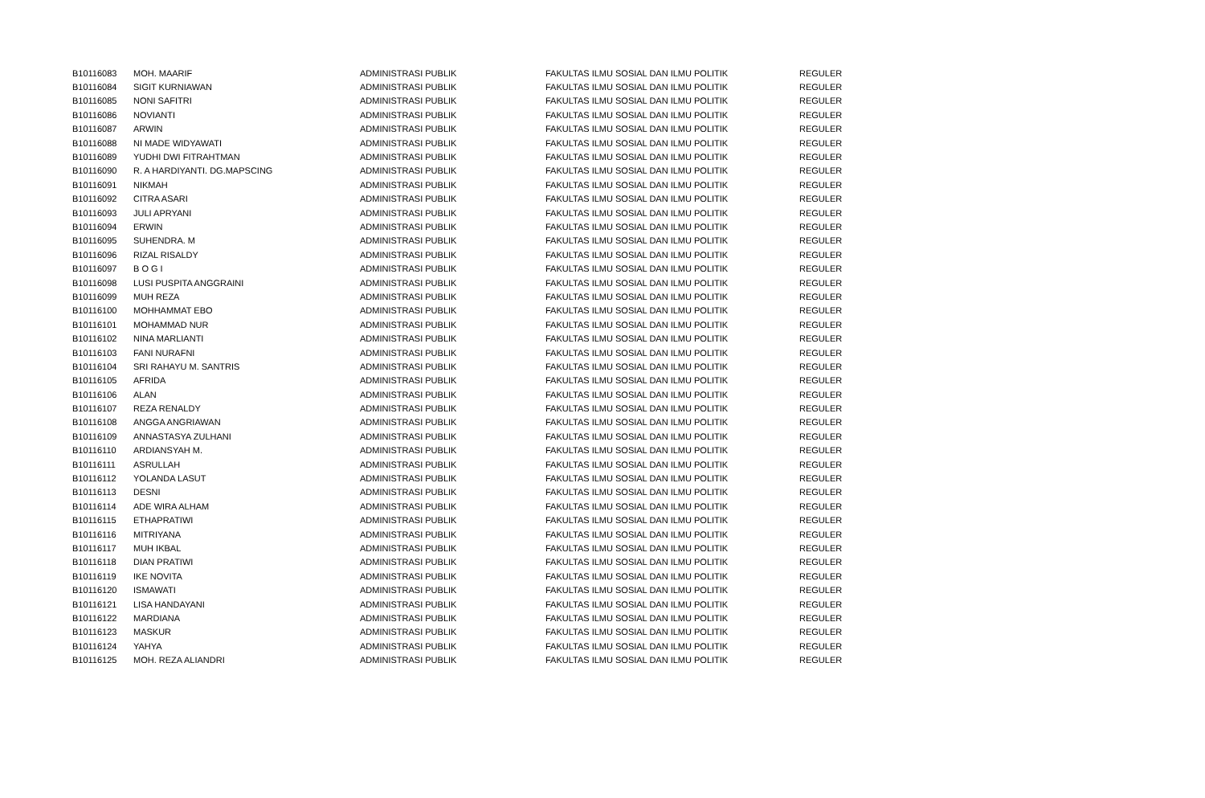| B10116083 | MOH. MAARIF | ADMINISTRASI PUBLIK | FAKULTAS ILMU SOSIAL DAN ILMU POLITIK | REGULER |
| B10116084 | SIGIT KURNIAWAN | ADMINISTRASI PUBLIK | FAKULTAS ILMU SOSIAL DAN ILMU POLITIK | REGULER |
| B10116085 | NONI SAFITRI | ADMINISTRASI PUBLIK | FAKULTAS ILMU SOSIAL DAN ILMU POLITIK | REGULER |
| B10116086 | NOVIANTI | ADMINISTRASI PUBLIK | FAKULTAS ILMU SOSIAL DAN ILMU POLITIK | REGULER |
| B10116087 | ARWIN | ADMINISTRASI PUBLIK | FAKULTAS ILMU SOSIAL DAN ILMU POLITIK | REGULER |
| B10116088 | NI MADE WIDYAWATI | ADMINISTRASI PUBLIK | FAKULTAS ILMU SOSIAL DAN ILMU POLITIK | REGULER |
| B10116089 | YUDHI DWI FITRAHTMAN | ADMINISTRASI PUBLIK | FAKULTAS ILMU SOSIAL DAN ILMU POLITIK | REGULER |
| B10116090 | R. A HARDIYANTI. DG.MAPSCING | ADMINISTRASI PUBLIK | FAKULTAS ILMU SOSIAL DAN ILMU POLITIK | REGULER |
| B10116091 | NIKMAH | ADMINISTRASI PUBLIK | FAKULTAS ILMU SOSIAL DAN ILMU POLITIK | REGULER |
| B10116092 | CITRA ASARI | ADMINISTRASI PUBLIK | FAKULTAS ILMU SOSIAL DAN ILMU POLITIK | REGULER |
| B10116093 | JULI APRYANI | ADMINISTRASI PUBLIK | FAKULTAS ILMU SOSIAL DAN ILMU POLITIK | REGULER |
| B10116094 | ERWIN | ADMINISTRASI PUBLIK | FAKULTAS ILMU SOSIAL DAN ILMU POLITIK | REGULER |
| B10116095 | SUHENDRA. M | ADMINISTRASI PUBLIK | FAKULTAS ILMU SOSIAL DAN ILMU POLITIK | REGULER |
| B10116096 | RIZAL RISALDY | ADMINISTRASI PUBLIK | FAKULTAS ILMU SOSIAL DAN ILMU POLITIK | REGULER |
| B10116097 | B O G I | ADMINISTRASI PUBLIK | FAKULTAS ILMU SOSIAL DAN ILMU POLITIK | REGULER |
| B10116098 | LUSI PUSPITA ANGGRAINI | ADMINISTRASI PUBLIK | FAKULTAS ILMU SOSIAL DAN ILMU POLITIK | REGULER |
| B10116099 | MUH REZA | ADMINISTRASI PUBLIK | FAKULTAS ILMU SOSIAL DAN ILMU POLITIK | REGULER |
| B10116100 | MOHHAMMAT EBO | ADMINISTRASI PUBLIK | FAKULTAS ILMU SOSIAL DAN ILMU POLITIK | REGULER |
| B10116101 | MOHAMMAD NUR | ADMINISTRASI PUBLIK | FAKULTAS ILMU SOSIAL DAN ILMU POLITIK | REGULER |
| B10116102 | NINA MARLIANTI | ADMINISTRASI PUBLIK | FAKULTAS ILMU SOSIAL DAN ILMU POLITIK | REGULER |
| B10116103 | FANI NURAFNI | ADMINISTRASI PUBLIK | FAKULTAS ILMU SOSIAL DAN ILMU POLITIK | REGULER |
| B10116104 | SRI RAHAYU M. SANTRIS | ADMINISTRASI PUBLIK | FAKULTAS ILMU SOSIAL DAN ILMU POLITIK | REGULER |
| B10116105 | AFRIDA | ADMINISTRASI PUBLIK | FAKULTAS ILMU SOSIAL DAN ILMU POLITIK | REGULER |
| B10116106 | ALAN | ADMINISTRASI PUBLIK | FAKULTAS ILMU SOSIAL DAN ILMU POLITIK | REGULER |
| B10116107 | REZA RENALDY | ADMINISTRASI PUBLIK | FAKULTAS ILMU SOSIAL DAN ILMU POLITIK | REGULER |
| B10116108 | ANGGA ANGRIAWAN | ADMINISTRASI PUBLIK | FAKULTAS ILMU SOSIAL DAN ILMU POLITIK | REGULER |
| B10116109 | ANNASTASYA ZULHANI | ADMINISTRASI PUBLIK | FAKULTAS ILMU SOSIAL DAN ILMU POLITIK | REGULER |
| B10116110 | ARDIANSYAH M. | ADMINISTRASI PUBLIK | FAKULTAS ILMU SOSIAL DAN ILMU POLITIK | REGULER |
| B10116111 | ASRULLAH | ADMINISTRASI PUBLIK | FAKULTAS ILMU SOSIAL DAN ILMU POLITIK | REGULER |
| B10116112 | YOLANDA LASUT | ADMINISTRASI PUBLIK | FAKULTAS ILMU SOSIAL DAN ILMU POLITIK | REGULER |
| B10116113 | DESNI | ADMINISTRASI PUBLIK | FAKULTAS ILMU SOSIAL DAN ILMU POLITIK | REGULER |
| B10116114 | ADE WIRA ALHAM | ADMINISTRASI PUBLIK | FAKULTAS ILMU SOSIAL DAN ILMU POLITIK | REGULER |
| B10116115 | ETHAPRATIWI | ADMINISTRASI PUBLIK | FAKULTAS ILMU SOSIAL DAN ILMU POLITIK | REGULER |
| B10116116 | MITRIYANA | ADMINISTRASI PUBLIK | FAKULTAS ILMU SOSIAL DAN ILMU POLITIK | REGULER |
| B10116117 | MUH IKBAL | ADMINISTRASI PUBLIK | FAKULTAS ILMU SOSIAL DAN ILMU POLITIK | REGULER |
| B10116118 | DIAN PRATIWI | ADMINISTRASI PUBLIK | FAKULTAS ILMU SOSIAL DAN ILMU POLITIK | REGULER |
| B10116119 | IKE NOVITA | ADMINISTRASI PUBLIK | FAKULTAS ILMU SOSIAL DAN ILMU POLITIK | REGULER |
| B10116120 | ISMAWATI | ADMINISTRASI PUBLIK | FAKULTAS ILMU SOSIAL DAN ILMU POLITIK | REGULER |
| B10116121 | LISA HANDAYANI | ADMINISTRASI PUBLIK | FAKULTAS ILMU SOSIAL DAN ILMU POLITIK | REGULER |
| B10116122 | MARDIANA | ADMINISTRASI PUBLIK | FAKULTAS ILMU SOSIAL DAN ILMU POLITIK | REGULER |
| B10116123 | MASKUR | ADMINISTRASI PUBLIK | FAKULTAS ILMU SOSIAL DAN ILMU POLITIK | REGULER |
| B10116124 | YAHYA | ADMINISTRASI PUBLIK | FAKULTAS ILMU SOSIAL DAN ILMU POLITIK | REGULER |
| B10116125 | MOH. REZA ALIANDRI | ADMINISTRASI PUBLIK | FAKULTAS ILMU SOSIAL DAN ILMU POLITIK | REGULER |